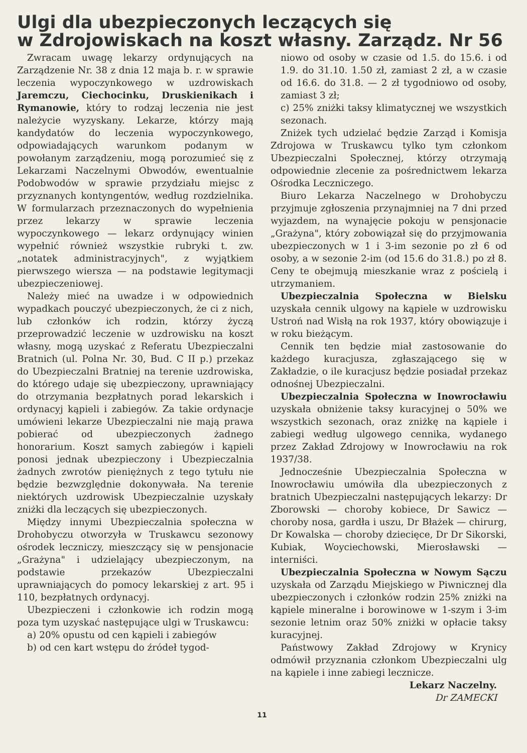Ulgi dla ubezpieczonych leczących się
w Zdrojowiskach na koszt własny. Zarządz. Nr 56
Zwracam uwagę lekarzy ordynujących na Zarządzenie Nr. 38 z dnia 12 maja b. r. w sprawie leczenia wypoczynkowego w uzdrowiskach Jaremczu, Ciechocinku, Druskienikach i Rymanowie, który to rodzaj leczenia nie jest należycie wyzyskany. Lekarze, którzy mają kandydatów do leczenia wypoczynkowego, odpowiadających warunkom podanym w powołanym zarządzeniu, mogą porozumieć się z Lekarzami Naczelnymi Obwodów, ewentualnie Podobwodów w sprawie przydziału miejsc z przyznanych kontyngentów, według rozdzielnika. W formularzach przeznaczonych do wypełnienia przez lekarzy w sprawie leczenia wypoczynkowego — lekarz ordynujący winien wypełnić również wszystkie rubryki t. zw. „notatek administracyjnych", z wyjątkiem pierwszego wiersza — na podstawie legitymacji ubezpieczeniowej.
Należy mieć na uwadze i w odpowiednich wypadkach pouczyć ubezpieczonych, że ci z nich, lub członków ich rodzin, którzy życzą przeprowadzić leczenie w uzdrowisku na koszt własny, mogą uzyskać z Referatu Ubezpieczalni Bratnich (ul. Polna Nr. 30, Bud. C II p.) przekaz do Ubezpieczalni Bratniej na terenie uzdrowiska, do którego udaje się ubezpieczony, uprawniający do otrzymania bezpłatnych porad lekarskich i ordynacyj kąpieli i zabiegów. Za takie ordynacje umówieni lekarze Ubezpieczalni nie mają prawa pobierać od ubezpieczonych żadnego honorarium. Koszt samych zabiegów i kąpieli ponosi jednak ubezpieczony i Ubezpieczalnia żadnych zwrotów pieniężnych z tego tytułu nie będzie bezwzględnie dokonywała. Na terenie niektórych uzdrowisk Ubezpieczalnie uzyskały zniżki dla leczących się ubezpieczonych.
Między innymi Ubezpieczalnia społeczna w Drohobyczu otworzyła w Truskawcu sezonowy ośrodek leczniczy, mieszczący się w pensjonacie „Grażyna" i udzielający ubezpieczonym, na podstawie przekazów Ubezpieczalni uprawniających do pomocy lekarskiej z art. 95 i 110, bezpłatnych ordynacyj.
Ubezpieczeni i członkowie ich rodzin mogą poza tym uzyskać następujące ulgi w Truskawcu:
a) 20% opustu od cen kąpieli i zabiegów
b) od cen kart wstępu do źródeł tygod-
niowo od osoby w czasie od 1.5. do 15.6. i od 1.9. do 31.10. 1.50 zł, zamiast 2 zł, a w czasie od 16.6. do 31.8. — 2 zł tygodniowo od osoby, zamiast 3 zł;
c) 25% zniżki taksy klimatycznej we wszystkich sezonach.
Zniżek tych udzielać będzie Zarząd i Komisja Zdrojowa w Truskawcu tylko tym członkom Ubezpieczalni Społecznej, którzy otrzymają odpowiednie zlecenie za pośrednictwem lekarza Ośrodka Leczniczego.
Biuro Lekarza Naczelnego w Drohobyczu przyjmuje zgłoszenia przynajmniej na 7 dni przed wyjazdem, na wynajęcie pokoju w pensjonacie „Grażyna", który zobowiązał się do przyjmowania ubezpieczonych w 1 i 3-im sezonie po zł 6 od osoby, a w sezonie 2-im (od 15.6 do 31.8.) po zł 8. Ceny te obejmują mieszkanie wraz z pościelą i utrzymaniem.
Ubezpieczalnia Społeczna w Bielsku uzyskała cennik ulgowy na kąpiele w uzdrowisku Ustroń nad Wisłą na rok 1937, który obowiązuje i w roku bieżącym.
Cennik ten będzie miał zastosowanie do każdego kuracjusza, zgłaszającego się w Zakładzie, o ile kuracjusz będzie posiadał przekaz odnośnej Ubezpieczalni.
Ubezpieczalnia Społeczna w Inowrocławiu uzyskała obniżenie taksy kuracyjnej o 50% we wszystkich sezonach, oraz zniżkę na kąpiele i zabiegi według ulgowego cennika, wydanego przez Zakład Zdrojowy w Inowrocławiu na rok 1937/38.
Jednocześnie Ubezpieczalnia Społeczna w Inowrocławiu umówiła dla ubezpieczonych z bratnich Ubezpieczalni następujących lekarzy: Dr Zborowski — choroby kobiece, Dr Sawicz — choroby nosa, gardła i uszu, Dr Błażek — chirurg, Dr Kowalska — choroby dziecięce, Dr Dr Sikorski, Kubiak, Woyciechowski, Mierosławski — interniści.
Ubezpieczalnia Społeczna w Nowym Sączu uzyskała od Zarządu Miejskiego w Piwnicznej dla ubezpieczonych i członków rodzin 25% zniżki na kąpiele mineralne i borowinowe w 1-szym i 3-im sezonie letnim oraz 50% zniżki w opłacie taksy kuracyjnej.
Państwowy Zakład Zdrojowy w Krynicy odmówił przyznania członkom Ubezpieczalni ulg na kąpiele i inne zabiegi lecznicze.
Lekarz Naczelny.
Dr ZAMECKI
11